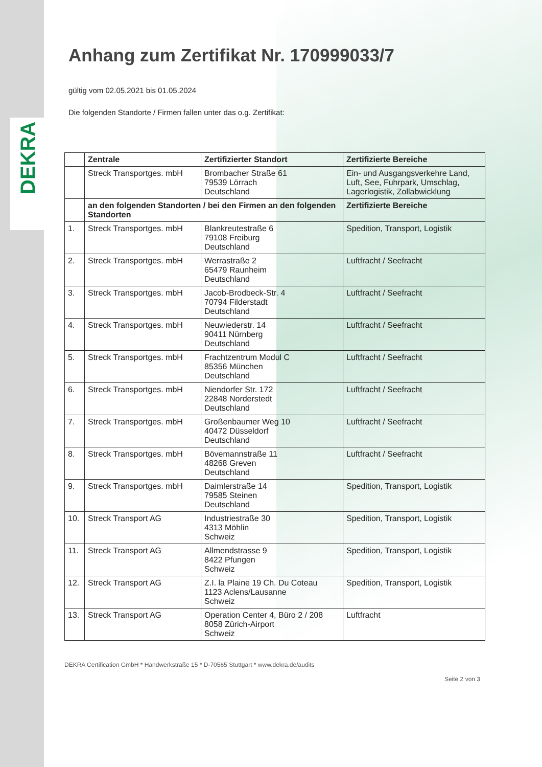DEKRA
Anhang zum Zertifikat Nr. 170999033/7
gültig vom 02.05.2021 bis 01.05.2024
Die folgenden Standorte / Firmen fallen unter das o.g. Zertifikat:
| | Zentrale | Zertifizierter Standort | Zertifizierte Bereiche |
| --- | --- | --- | --- |
| | Streck Transportges. mbH | Brombacher Straße 61 79539 Lörrach Deutschland | Ein- und Ausgangsverkehre Land, Luft, See, Fuhrpark, Umschlag, Lagerlogistik, Zollabwicklung |
| | an den folgenden Standorten / bei den Firmen an den folgenden Standorten | | Zertifizierte Bereiche |
| 1. | Streck Transportges. mbH | Blankreutestraße 6 79108 Freiburg Deutschland | Spedition, Transport, Logistik |
| 2. | Streck Transportges. mbH | Werrastraße 2 65479 Raunheim Deutschland | Luftfracht / Seefracht |
| 3. | Streck Transportges. mbH | Jacob-Brodbeck-Str. 4 70794 Filderstadt Deutschland | Luftfracht / Seefracht |
| 4. | Streck Transportges. mbH | Neuwiederstr. 14 90411 Nürnberg Deutschland | Luftfracht / Seefracht |
| 5. | Streck Transportges. mbH | Frachtzentrum Modul C 85356 München Deutschland | Luftfracht / Seefracht |
| 6. | Streck Transportges. mbH | Niendorfer Str. 172 22848 Norderstedt Deutschland | Luftfracht / Seefracht |
| 7. | Streck Transportges. mbH | Großenbaumer Weg 10 40472 Düsseldorf Deutschland | Luftfracht / Seefracht |
| 8. | Streck Transportges. mbH | Bövemannstraße 11 48268 Greven Deutschland | Luftfracht / Seefracht |
| 9. | Streck Transportges. mbH | Daimlerstraße 14 79585 Steinen Deutschland | Spedition, Transport, Logistik |
| 10. | Streck Transport AG | Industriestraße 30 4313 Möhlin Schweiz | Spedition, Transport, Logistik |
| 11. | Streck Transport AG | Allmendstrasse 9 8422 Pfungen Schweiz | Spedition, Transport, Logistik |
| 12. | Streck Transport AG | Z.I. la Plaine 19 Ch. Du Coteau 1123 Aclens/Lausanne Schweiz | Spedition, Transport, Logistik |
| 13. | Streck Transport AG | Operation Center 4, Büro 2 / 208 8058 Zürich-Airport Schweiz | Luftfracht |
DEKRA Certification GmbH * Handwerkstraße 15 * D-70565 Stuttgart * www.dekra.de/audits
Seite 2 von 3